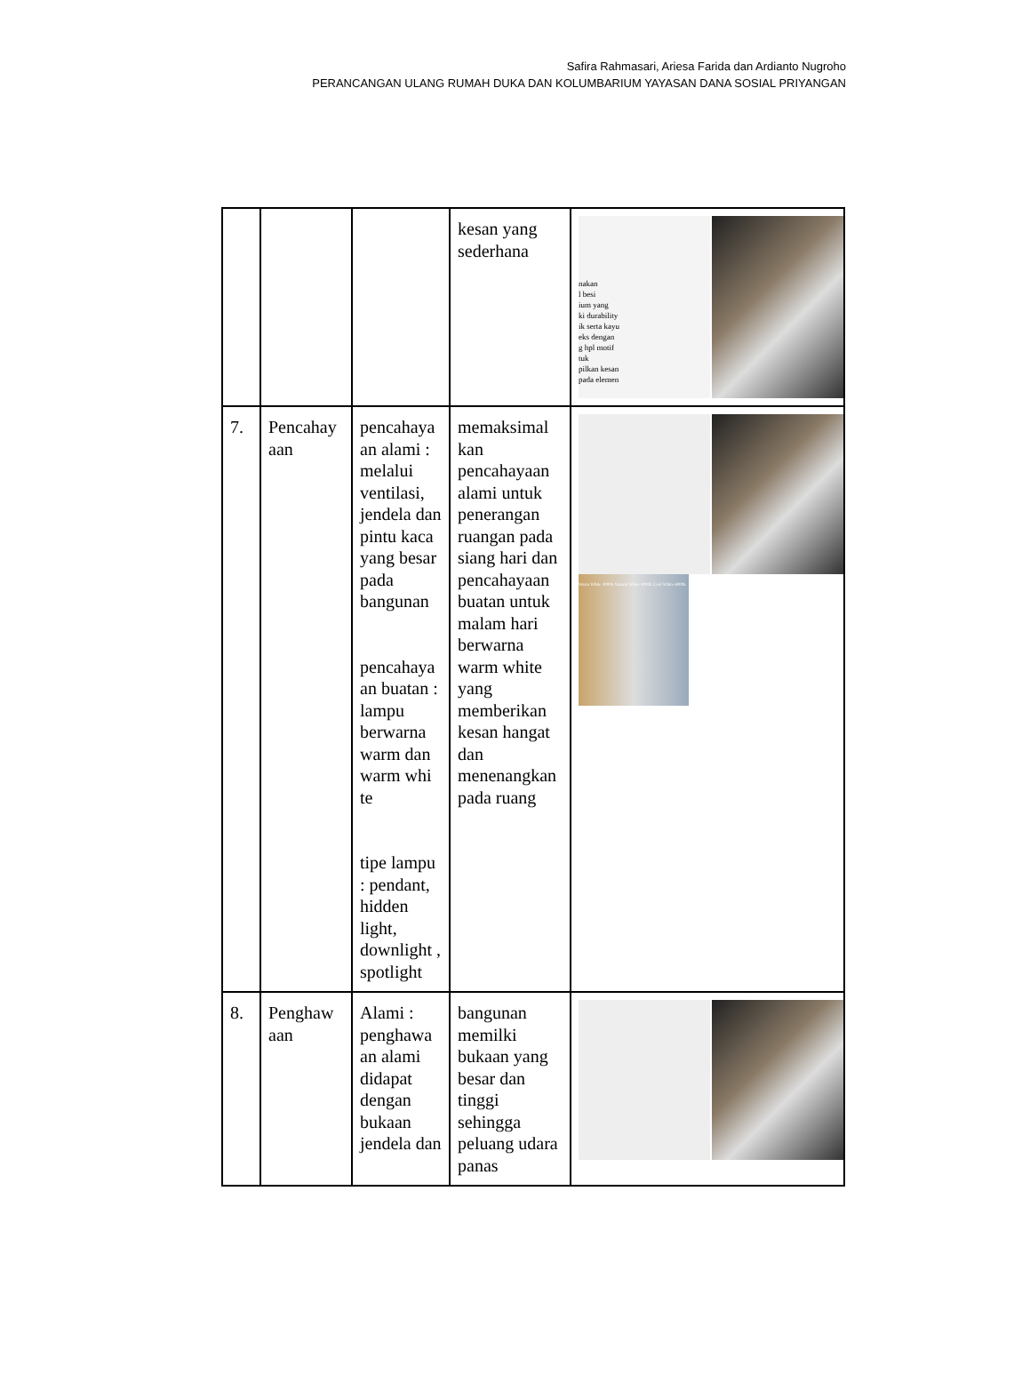Safira Rahmasari, Ariesa Farida dan Ardianto Nugroho
PERANCANGAN ULANG RUMAH DUKA DAN KOLUMBARIUM YAYASAN DANA SOSIAL PRIYANGAN
| | | | kesan yang sederhana | nakan l besi ium yang ki durability ik serta kayu eks dengan g hpl motif tuk pilkan kesan pada elemen |
| 7. | Pencahay aan | pencahaya an alami : melalui ventilasi, jendela dan pintu kaca yang besar pada bangunan pencahaya an buatan : lampu berwarna warm dan warm whi te tipe lampu : pendant, hidden light, downlight , spotlight | memaksimal kan pencahayaan alami untuk penerangan ruangan pada siang hari dan pencahayaan buatan untuk malam hari berwarna warm white yang memberikan kesan hangat dan menenangkan pada ruang | Warm White 3000k Natural White 4000k Cool White 6000k |
| 8. | Penghaw aan | Alami : penghawa an alami didapat dengan bukaan jendela dan | bangunan memilki bukaan yang besar dan tinggi sehingga peluang udara panas | |